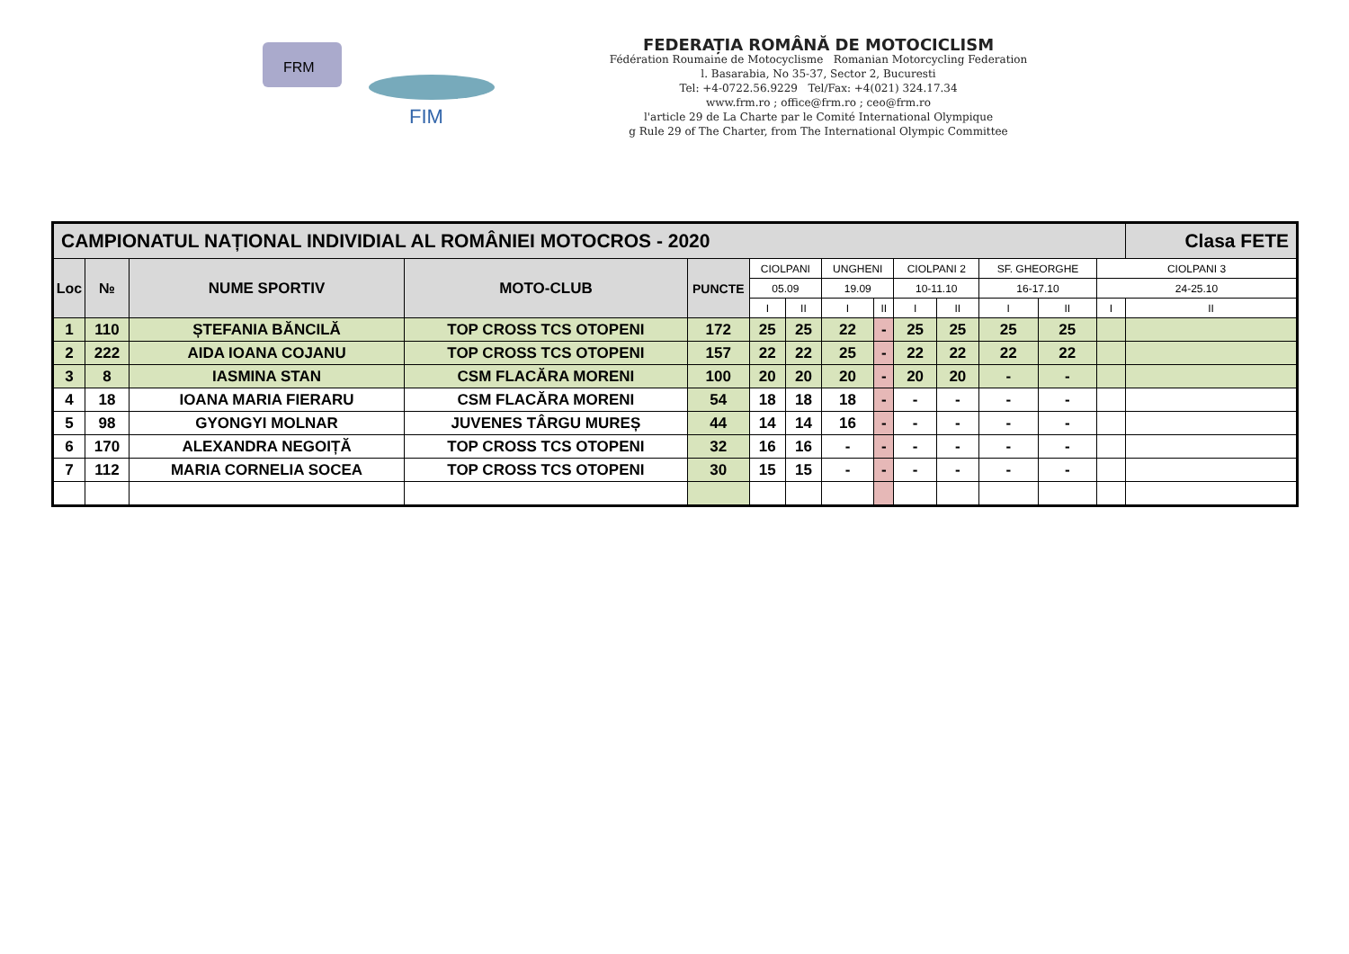FRM
FIM
FEDERAȚIA ROMÂNĂ DE MOTOCICLISM
Fédération Roumaine de Motocyclisme Romanian Motorcycling Federation
l. Basarabia, No 35-37, Sector 2, Bucuresti
Tel: +4-0722.56.9229 Tel/Fax: +4(021) 324.17.34
www.frm.ro ; office@frm.ro ; ceo@frm.ro
l'article 29 de La Charte par le Comité International Olympique
g Rule 29 of The Charter, from The International Olympic Committee
| CAMPIONATUL NAȚIONAL INDIVIDIAL AL ROMÂNIEI MOTOCROS - 2020 | | | | | | | | | | | | | | Clasa FETE |
| Loc | № | NUME SPORTIV | MOTO-CLUB | PUNCTE | CIOLPANI | | UNGHENI | | CIOLPANI 2 | | SF. GHEORGHE | | CIOLPANI 3 | |
| | | | | | 05.09 | | 19.09 | | 10-11.10 | | 16-17.10 | | 24-25.10 | |
| | | | | | I | II | I | II | I | II | I | II | I | II |
| 1 | 110 | ȘTEFANIA BĂNCILĂ | TOP CROSS TCS OTOPENI | 172 | 25 | 25 | 22 | - | 25 | 25 | 25 | 25 | | |
| 2 | 222 | AIDA IOANA COJANU | TOP CROSS TCS OTOPENI | 157 | 22 | 22 | 25 | - | 22 | 22 | 22 | 22 | | |
| 3 | 8 | IASMINA STAN | CSM FLACĂRA MORENI | 100 | 20 | 20 | 20 | - | 20 | 20 | - | - | | |
| 4 | 18 | IOANA MARIA FIERARU | CSM FLACĂRA MORENI | 54 | 18 | 18 | 18 | - | - | - | - | - | | |
| 5 | 98 | GYONGYI MOLNAR | JUVENES TÂRGU MUREȘ | 44 | 14 | 14 | 16 | - | - | - | - | - | | |
| 6 | 170 | ALEXANDRA NEGOIȚĂ | TOP CROSS TCS OTOPENI | 32 | 16 | 16 | - | - | - | - | - | - | | |
| 7 | 112 | MARIA CORNELIA SOCEA | TOP CROSS TCS OTOPENI | 30 | 15 | 15 | - | - | - | - | - | - | | |